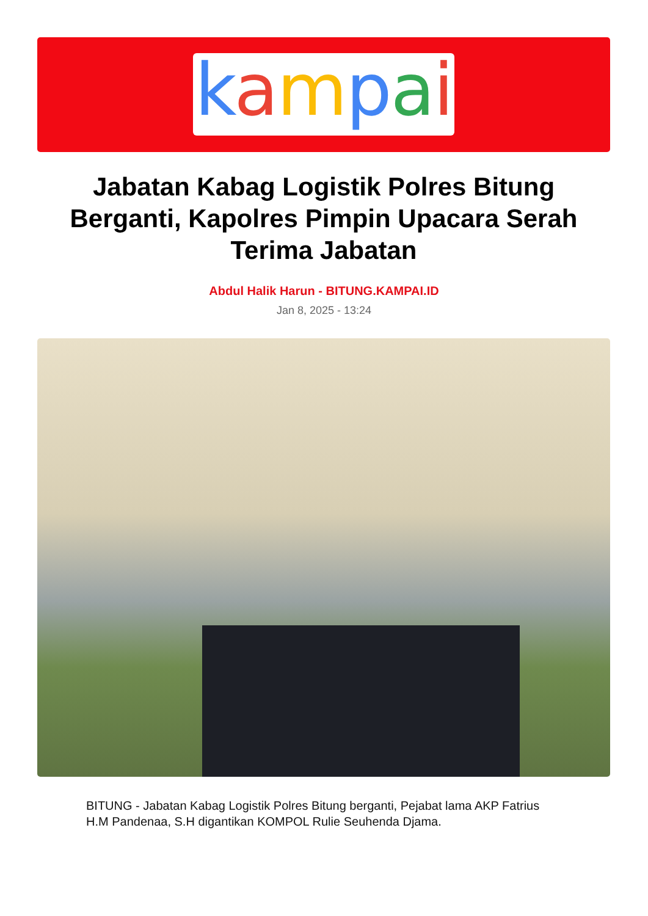kampai
Jabatan Kabag Logistik Polres Bitung Berganti, Kapolres Pimpin Upacara Serah Terima Jabatan
Abdul Halik Harun - BITUNG.KAMPAI.ID
Jan 8, 2025 - 13:24
BITUNG - Jabatan Kabag Logistik Polres Bitung berganti, Pejabat lama AKP Fatrius H.M Pandenaa, S.H digantikan KOMPOL Rulie Seuhenda Djama.